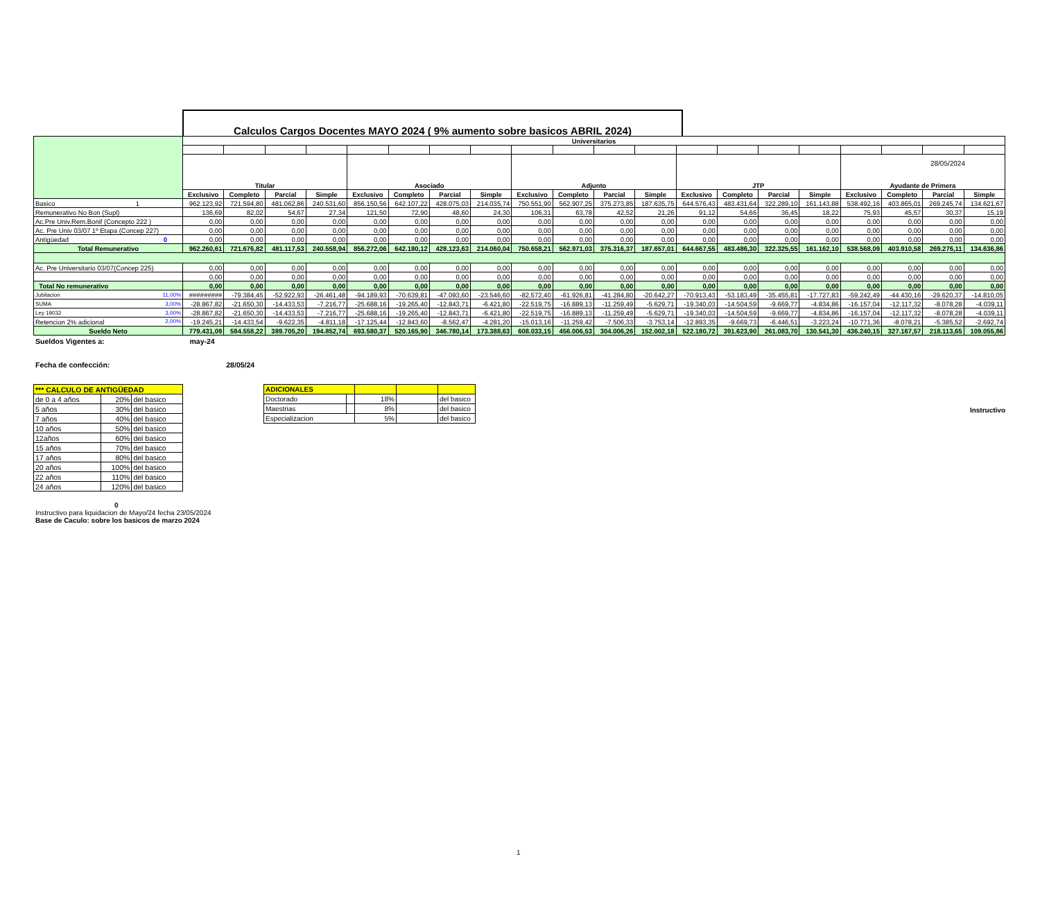28/05/2024
Calculos Cargos Docentes MAYO 2024 ( 9% aumento sobre basicos ABRIL 2024)
| | Universitarios | | | | | | | | | | | | | | | | | | | |
| | Titular | | | | Asociado | | | | Adjunto | | | | JTP | | | | Ayudante de Primera | | | |
| | Exclusivo | Completo | Parcial | Simple | Exclusivo | Completo | Parcial | Simple | Exclusivo | Completo | Parcial | Simple | Exclusivo | Completo | Parcial | Simple | Exclusivo | Completo | Parcial | Simple |
| Basico 1 | 962.123,92 | 721.594,80 | 481.062,86 | 240.531,60 | 856.150,56 | 642.107,22 | 428.075,03 | 214.035,74 | 750.551,90 | 562.907,25 | 375.273,85 | 187.635,75 | 644.576,43 | 483.431,64 | 322.289,10 | 161.143,88 | 538.492,16 | 403.865,01 | 269.245,74 | 134.621,67 |
| Remunerativo No Bon (Supl) | 136,69 | 82,02 | 54,67 | 27,34 | 121,50 | 72,90 | 48,60 | 24,30 | 106,31 | 63,78 | 42,52 | 21,26 | 91,12 | 54,66 | 36,45 | 18,22 | 75,93 | 45,57 | 30,37 | 15,19 |
| Ac.Pre Univ.Rem.Bonif (Concepto 222 ) | 0,00 | 0,00 | 0,00 | 0,00 | 0,00 | 0,00 | 0,00 | 0,00 | 0,00 | 0,00 | 0,00 | 0,00 | 0,00 | 0,00 | 0,00 | 0,00 | 0,00 | 0,00 | 0,00 | 0,00 |
| Ac. Pre Univ 03/07 1º Etapa (Concep 227) | 0,00 | 0,00 | 0,00 | 0,00 | 0,00 | 0,00 | 0,00 | 0,00 | 0,00 | 0,00 | 0,00 | 0,00 | 0,00 | 0,00 | 0,00 | 0,00 | 0,00 | 0,00 | 0,00 | 0,00 |
| Antigüedad 0 | 0,00 | 0,00 | 0,00 | 0,00 | 0,00 | 0,00 | 0,00 | 0,00 | 0,00 | 0,00 | 0,00 | 0,00 | 0,00 | 0,00 | 0,00 | 0,00 | 0,00 | 0,00 | 0,00 | 0,00 |
| Total Remunerativo | 962.260,61 | 721.676,82 | 481.117,53 | 240.558,94 | 856.272,06 | 642.180,12 | 428.123,63 | 214.060,04 | 750.658,21 | 562.971,03 | 375.316,37 | 187.657,01 | 644.667,55 | 483.486,30 | 322.325,55 | 161.162,10 | 538.568,09 | 403.910,58 | 269.276,11 | 134.636,86 |
| Ac. Pre Universitario 03/07(Concep 225) | 0,00 | 0,00 | 0,00 | 0,00 | 0,00 | 0,00 | 0,00 | 0,00 | 0,00 | 0,00 | 0,00 | 0,00 | 0,00 | 0,00 | 0,00 | 0,00 | 0,00 | 0,00 | 0,00 | 0,00 |
| | 0,00 | 0,00 | 0,00 | 0,00 | 0,00 | 0,00 | 0,00 | 0,00 | 0,00 | 0,00 | 0,00 | 0,00 | 0,00 | 0,00 | 0,00 | 0,00 | 0,00 | 0,00 | 0,00 | 0,00 |
| Total No remunerativo | 0,00 | 0,00 | 0,00 | 0,00 | 0,00 | 0,00 | 0,00 | 0,00 | 0,00 | 0,00 | 0,00 | 0,00 | 0,00 | 0,00 | 0,00 | 0,00 | 0,00 | 0,00 | 0,00 | 0,00 |
| Jubilacion 11,00% | ######### | -79.384,45 | -52.922,93 | -26.461,48 | -94.189,93 | -70.639,81 | -47.093,60 | -23.546,60 | -82.572,40 | -61.926,81 | -41.284,80 | -20.642,27 | -70.913,43 | -53.183,49 | -35.455,81 | -17.727,83 | -59.242,49 | -44.430,16 | -29.620,37 | -14.810,05 |
| SUMA 3,00% | -28.867,82 | -21.650,30 | -14.433,53 | -7.216,77 | -25.688,16 | -19.265,40 | -12.843,71 | -6.421,80 | -22.519,75 | -16.889,13 | -11.259,49 | -5.629,71 | -19.340,03 | -14.504,59 | -9.669,77 | -4.834,86 | -16.157,04 | -12.117,32 | -8.078,28 | -4.039,11 |
| Ley 19032 3,00% | -28.867,82 | -21.650,30 | -14.433,53 | -7.216,77 | -25.688,16 | -19.265,40 | -12.843,71 | -6.421,80 | -22.519,75 | -16.889,13 | -11.259,49 | -5.629,71 | -19.340,03 | -14.504,59 | -9.669,77 | -4.834,86 | -16.157,04 | -12.117,32 | -8.078,28 | -4.039,11 |
| Retencion 2% adicional 2,00% | -19.245,21 | -14.433,54 | -9.622,35 | -4.811,18 | -17.125,44 | -12.843,60 | -8.562,47 | -4.281,20 | -15.013,16 | -11.259,42 | -7.506,33 | -3.753,14 | -12.893,35 | -9.669,73 | -6.446,51 | -3.223,24 | -10.771,36 | -8.078,21 | -5.385,52 | -2.692,74 |
| Sueldo Neto | 779.431,09 | 584.558,22 | 389.705,20 | 194.852,74 | 693.580,37 | 520.165,90 | 346.780,14 | 173.388,63 | 608.033,15 | 456.006,53 | 304.006,26 | 152.002,18 | 522.180,72 | 391.623,90 | 261.083,70 | 130.541,30 | 436.240,15 | 327.167,57 | 218.113,65 | 109.055,86 |
Sueldos Vigentes a: may-24
Fecha de confección: 28/05/24
| *** CALCULO DE ANTIGÜEDAD | | |
| de 0 a 4 años | 20% | del basico |
| 5 años | 30% | del basico |
| 7 años | 40% | del basico |
| 10 años | 50% | del basico |
| 12años | 60% | del basico |
| 15 años | 70% | del basico |
| 17 años | 80% | del basico |
| 20 años | 100% | del basico |
| 22 años | 110% | del basico |
| 24 años | 120% | del basico |
| ADICIONALES | | | | |
| Doctorado | | 18% | | del basico |
| Maestrias | | 8% | | del basico |
| Especializacion | | 5% | | del basico |
Instructivo
0
Instructivo para liquidacion de Mayo/24 fecha 23/05/2024
Base de Caculo: sobre los basicos de marzo 2024
1